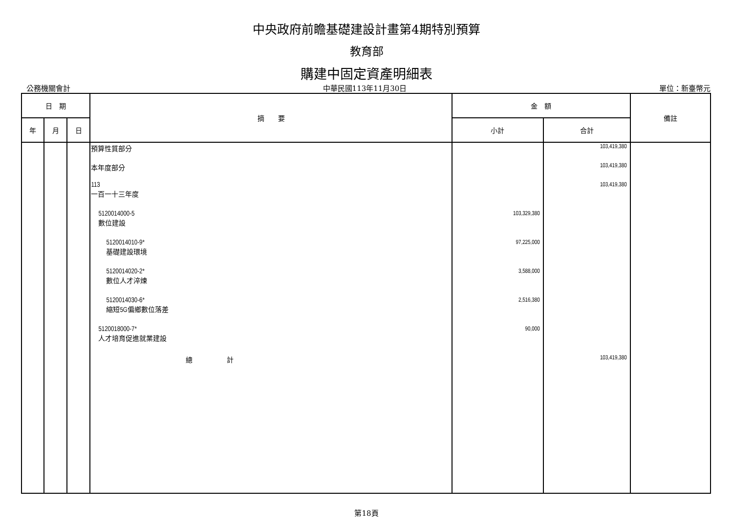中央政府前瞻基礎建設計畫第4期特別預算
教育部
購建中固定資產明細表
公務機關會計 中華民國113年11月30日 單位：新臺幣元
| 日 期 | | | 摘 要 | 金 額 | | 備註 |
| --- | --- | --- | --- | --- | --- | --- |
| 年 | 月 | 日 | | 小計 | 合計 | |
| | | | 預算性質部分 | | 103,419,380 | |
| | | | 本年度部分 | | 103,419,380 | |
| | | | 113 一百一十三年度 | | 103,419,380 | |
| | | | 5120014000-5 數位建設 | 103,329,380 | | |
| | | | 5120014010-9* 基礎建設環境 | 97,225,000 | | |
| | | | 5120014020-2* 數位人才淬煉 | 3,588,000 | | |
| | | | 5120014030-6* 縮短5G偏鄉數位落差 | 2,516,380 | | |
| | | | 5120018000-7* 人才培育促進就業建設 | 90,000 | | |
| | | | 總 計 | | 103,419,380 | |
第18頁